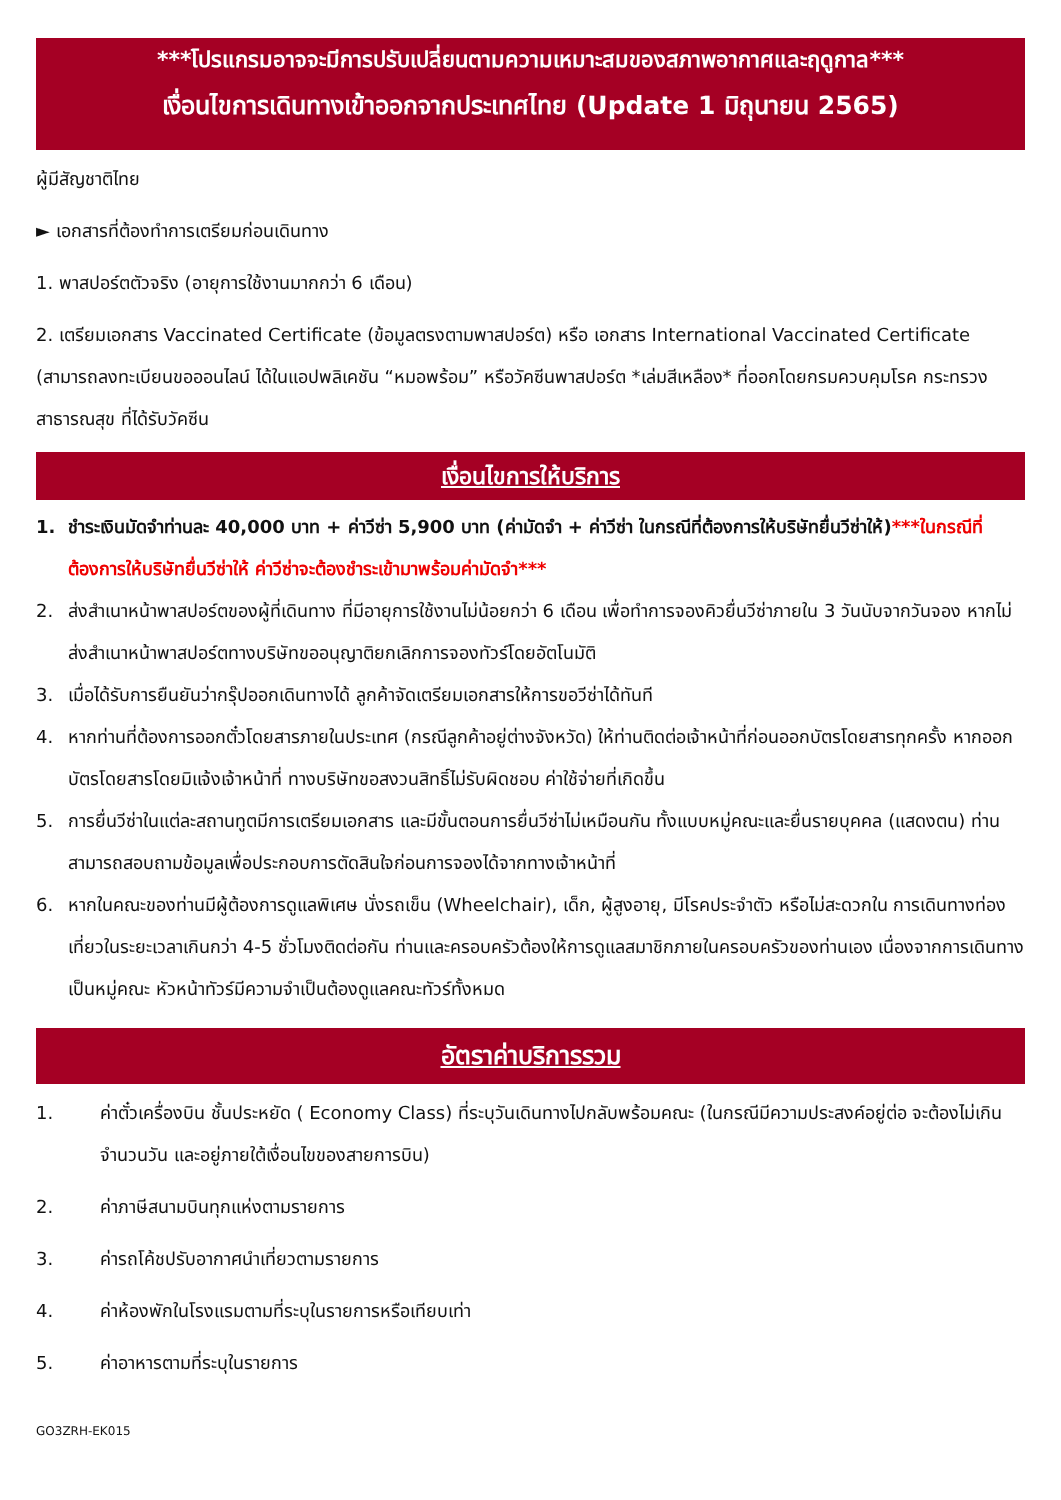***โปรแกรมอาจจะมีการปรับเปลี่ยนตามความเหมาะสมของสภาพอากาศและฤดูกาล***
เงื่อนไขการเดินทางเข้าออกจากประเทศไทย (Update 1 มิถุนายน 2565)
ผู้มีสัญชาติไทย
► เอกสารที่ต้องทำการเตรียมก่อนเดินทาง
1. พาสปอร์ตตัวจริง (อายุการใช้งานมากกว่า 6 เดือน)
2. เตรียมเอกสาร Vaccinated Certificate (ข้อมูลตรงตามพาสปอร์ต) หรือ เอกสาร International Vaccinated Certificate (สามารถลงทะเบียนขอออนไลน์ ได้ในแอปพลิเคชัน “หมอพร้อม” หรือวัคซีนพาสปอร์ต *เล่มสีเหลือง* ที่ออกโดยกรมควบคุมโรค กระทรวงสาธารณสุข ที่ได้รับวัคซีน
เงื่อนไขการให้บริการ
1. ชำระเงินมัดจำท่านละ 40,000 บาท + ค่าวีซ่า 5,900 บาท (ค่ามัดจำ + ค่าวีซ่า ในกรณีที่ต้องการให้บริษัทยื่นวีซ่าให้)***ในกรณีที่ต้องการให้บริษัทยื่นวีซ่าให้ ค่าวีซ่าจะต้องชำระเข้ามาพร้อมค่ามัดจำ***
2. ส่งสำเนาหน้าพาสปอร์ตของผู้ที่เดินทาง ที่มีอายุการใช้งานไม่น้อยกว่า 6 เดือน เพื่อทำการจองคิวยื่นวีซ่าภายใน 3 วันนับจากวันจอง หากไม่ส่งสำเนาหน้าพาสปอร์ตทางบริษัทขออนุญาติยกเลิกการจองทัวร์โดยอัตโนมัติ
3. เมื่อได้รับการยืนยันว่ากรุ๊ปออกเดินทางได้ ลูกค้าจัดเตรียมเอกสารให้การขอวีซ่าได้ทันที
4. หากท่านที่ต้องการออกตั๋วโดยสารภายในประเทศ (กรณีลูกค้าอยู่ต่างจังหวัด) ให้ท่านติดต่อเจ้าหน้าที่ก่อนออกบัตรโดยสารทุกครั้ง หากออกบัตรโดยสารโดยมิแจ้งเจ้าหน้าที่ ทางบริษัทขอสงวนสิทธิ์ไม่รับผิดชอบ ค่าใช้จ่ายที่เกิดขึ้น
5. การยื่นวีซ่าในแต่ละสถานทูตมีการเตรียมเอกสาร และมีขั้นตอนการยื่นวีซ่าไม่เหมือนกัน ทั้งแบบหมู่คณะและยื่นรายบุคคล (แสดงตน) ท่านสามารถสอบถามข้อมูลเพื่อประกอบการตัดสินใจก่อนการจองได้จากทางเจ้าหน้าที่
6. หากในคณะของท่านมีผู้ต้องการดูแลพิเศษ นั่งรถเข็น (Wheelchair), เด็ก, ผู้สูงอายุ, มีโรคประจำตัว หรือไม่สะดวกใน การเดินทางท่องเที่ยวในระยะเวลาเกินกว่า 4-5 ชั่วโมงติดต่อกัน ท่านและครอบครัวต้องให้การดูแลสมาชิกภายในครอบครัวของท่านเอง เนื่องจากการเดินทางเป็นหมู่คณะ หัวหน้าทัวร์มีความจำเป็นต้องดูแลคณะทัวร์ทั้งหมด
อัตราค่าบริการรวม
1. ค่าตั๋วเครื่องบิน ชั้นประหยัด ( Economy Class) ที่ระบุวันเดินทางไปกลับพร้อมคณะ (ในกรณีมีความประสงค์อยู่ต่อ จะต้องไม่เกินจำนวนวัน และอยู่ภายใต้เงื่อนไขของสายการบิน)
2. ค่าภาษีสนามบินทุกแห่งตามรายการ
3. ค่ารถโค้ชปรับอากาศนำเที่ยวตามรายการ
4. ค่าห้องพักในโรงแรมตามที่ระบุในรายการหรือเทียบเท่า
5. ค่าอาหารตามที่ระบุในรายการ
GO3ZRH-EK015